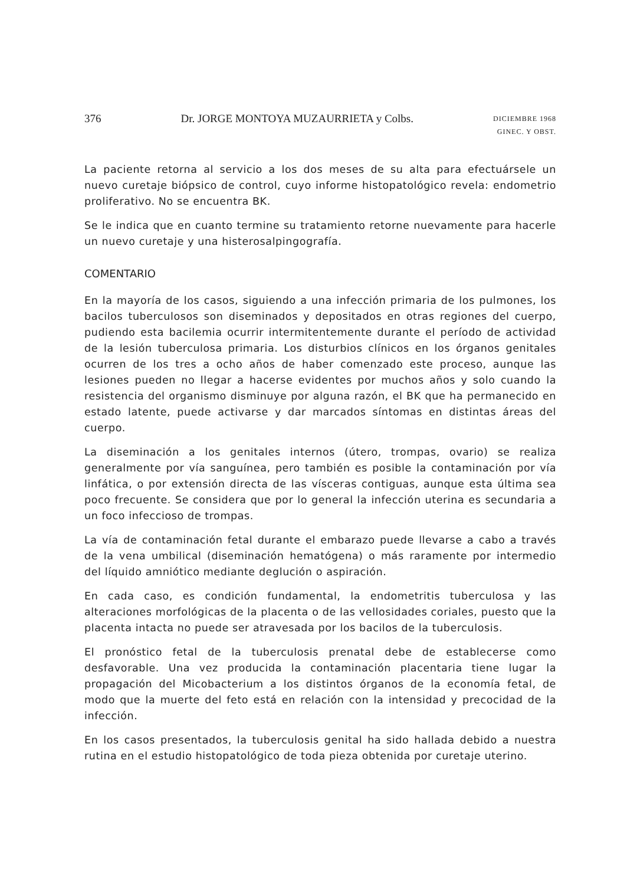376 Dr. JORGE MONTOYA MUZAURRIETA y Colbs. DICIEMBRE 1968
GINEC. Y OBST.
La paciente retorna al servicio a los dos meses de su alta para efectuársele un nuevo curetaje biópsico de control, cuyo informe histopatológico revela: endometrio proliferativo. No se encuentra BK.
Se le indica que en cuanto termine su tratamiento retorne nuevamente para hacerle un nuevo curetaje y una histerosalpingografía.
COMENTARIO
En la mayoría de los casos, siguiendo a una infección primaria de los pulmones, los bacilos tuberculosos son diseminados y depositados en otras regiones del cuerpo, pudiendo esta bacilemia ocurrir intermitentemente durante el período de actividad de la lesión tuberculosa primaria. Los disturbios clínicos en los órganos genitales ocurren de los tres a ocho años de haber comenzado este proceso, aunque las lesiones pueden no llegar a hacerse evidentes por muchos años y solo cuando la resistencia del organismo disminuye por alguna razón, el BK que ha permanecido en estado latente, puede activarse y dar marcados síntomas en distintas áreas del cuerpo.
La diseminación a los genitales internos (útero, trompas, ovario) se realiza generalmente por vía sanguínea, pero también es posible la contaminación por vía linfática, o por extensión directa de las vísceras contiguas, aunque esta última sea poco frecuente. Se considera que por lo general la infección uterina es secundaria a un foco infeccioso de trompas.
La vía de contaminación fetal durante el embarazo puede llevarse a cabo a través de la vena umbilical (diseminación hematógena) o más raramente por intermedio del líquido amniótico mediante deglución o aspiración.
En cada caso, es condición fundamental, la endometritis tuberculosa y las alteraciones morfológicas de la placenta o de las vellosidades coriales, puesto que la placenta intacta no puede ser atravesada por los bacilos de la tuberculosis.
El pronóstico fetal de la tuberculosis prenatal debe de establecerse como desfavorable. Una vez producida la contaminación placentaria tiene lugar la propagación del Micobacterium a los distintos órganos de la economía fetal, de modo que la muerte del feto está en relación con la intensidad y precocidad de la infección.
En los casos presentados, la tuberculosis genital ha sido hallada debido a nuestra rutina en el estudio histopatológico de toda pieza obtenida por curetaje uterino.